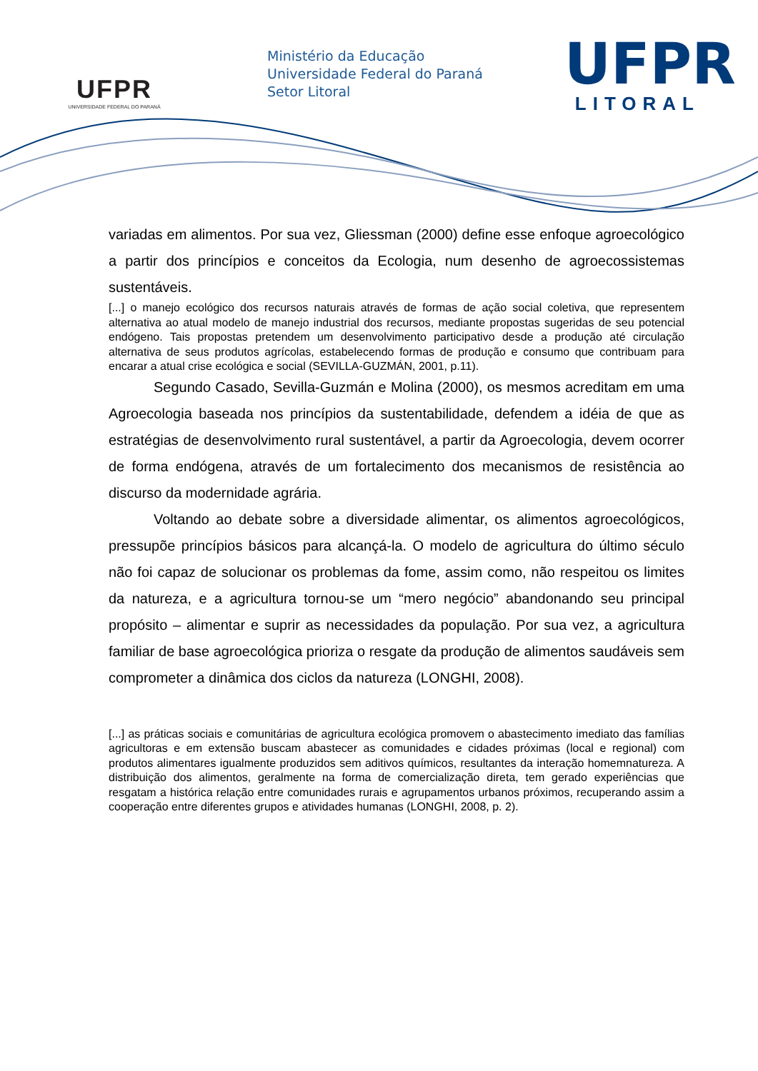UFPR
UNIVERSIDADE FEDERAL DO PARANÁ
Ministério da Educação
Universidade Federal do Paraná
Setor Litoral
UFPR
LITORAL
variadas em alimentos. Por sua vez, Gliessman (2000) define esse enfoque agroecológico a partir dos princípios e conceitos da Ecologia, num desenho de agroecossistemas sustentáveis.
[...] o manejo ecológico dos recursos naturais através de formas de ação social coletiva, que representem alternativa ao atual modelo de manejo industrial dos recursos, mediante propostas sugeridas de seu potencial endógeno. Tais propostas pretendem um desenvolvimento participativo desde a produção até circulação alternativa de seus produtos agrícolas, estabelecendo formas de produção e consumo que contribuam para encarar a atual crise ecológica e social (SEVILLA-GUZMÁN, 2001, p.11).
Segundo Casado, Sevilla-Guzmán e Molina (2000), os mesmos acreditam em uma Agroecologia baseada nos princípios da sustentabilidade, defendem a idéia de que as estratégias de desenvolvimento rural sustentável, a partir da Agroecologia, devem ocorrer de forma endógena, através de um fortalecimento dos mecanismos de resistência ao discurso da modernidade agrária.
Voltando ao debate sobre a diversidade alimentar, os alimentos agroecológicos, pressupõe princípios básicos para alcançá-la. O modelo de agricultura do último século não foi capaz de solucionar os problemas da fome, assim como, não respeitou os limites da natureza, e a agricultura tornou-se um “mero negócio” abandonando seu principal propósito – alimentar e suprir as necessidades da população. Por sua vez, a agricultura familiar de base agroecológica prioriza o resgate da produção de alimentos saudáveis sem comprometer a dinâmica dos ciclos da natureza (LONGHI, 2008).
[...] as práticas sociais e comunitárias de agricultura ecológica promovem o abastecimento imediato das famílias agricultoras e em extensão buscam abastecer as comunidades e cidades próximas (local e regional) com produtos alimentares igualmente produzidos sem aditivos químicos, resultantes da interação homemnatureza. A distribuição dos alimentos, geralmente na forma de comercialização direta, tem gerado experiências que resgatam a histórica relação entre comunidades rurais e agrupamentos urbanos próximos, recuperando assim a cooperação entre diferentes grupos e atividades humanas (LONGHI, 2008, p. 2).